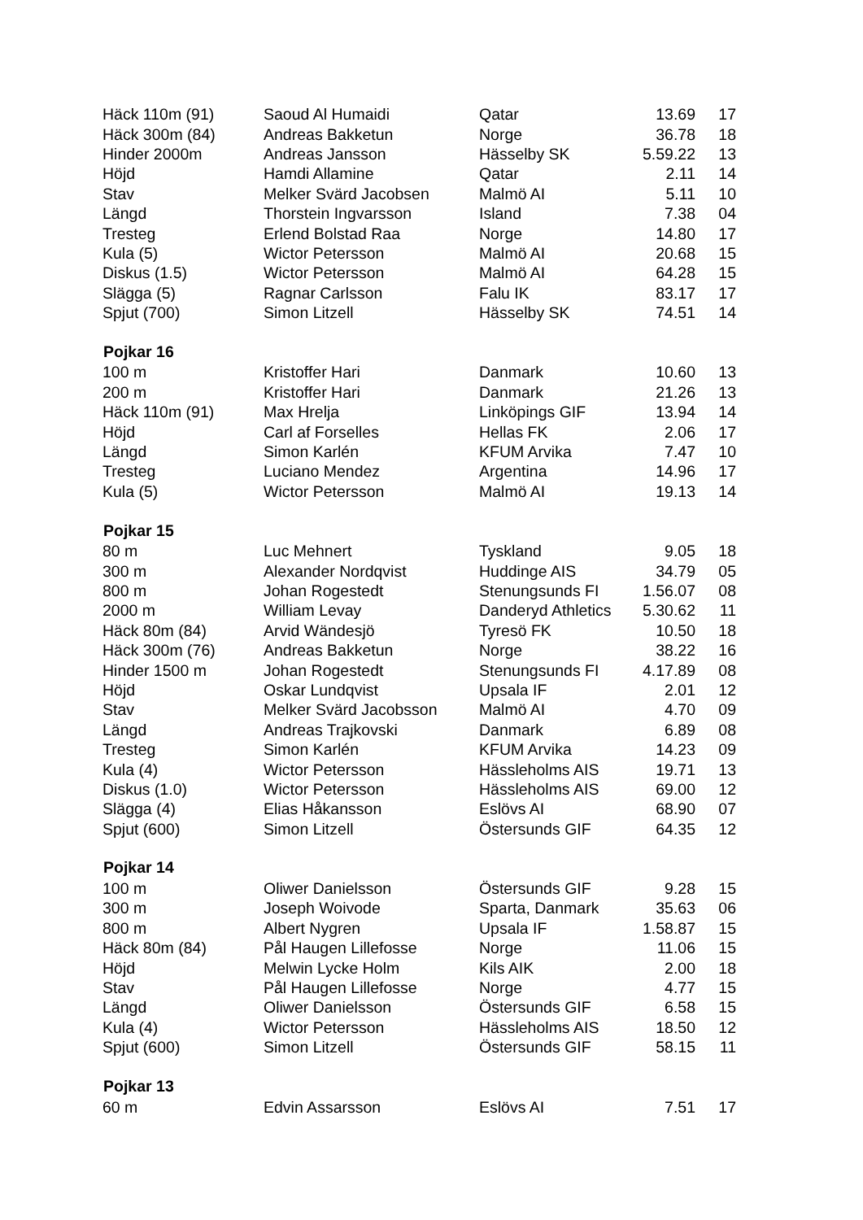| Häck 110m (91) | Saoud Al Humaidi | Qatar | 13.69 | 17 |
| Häck 300m (84) | Andreas Bakketun | Norge | 36.78 | 18 |
| Hinder 2000m | Andreas Jansson | Hässelby SK | 5.59.22 | 13 |
| Höjd | Hamdi Allamine | Qatar | 2.11 | 14 |
| Stav | Melker Svärd Jacobsen | Malmö AI | 5.11 | 10 |
| Längd | Thorstein Ingvarsson | Island | 7.38 | 04 |
| Tresteg | Erlend Bolstad Raa | Norge | 14.80 | 17 |
| Kula (5) | Wictor Petersson | Malmö AI | 20.68 | 15 |
| Diskus (1.5) | Wictor Petersson | Malmö AI | 64.28 | 15 |
| Slägga (5) | Ragnar Carlsson | Falu IK | 83.17 | 17 |
| Spjut (700) | Simon Litzell | Hässelby SK | 74.51 | 14 |
| Pojkar 16 | | | | |
| 100 m | Kristoffer Hari | Danmark | 10.60 | 13 |
| 200 m | Kristoffer Hari | Danmark | 21.26 | 13 |
| Häck 110m (91) | Max Hrelja | Linköpings GIF | 13.94 | 14 |
| Höjd | Carl af Forselles | Hellas FK | 2.06 | 17 |
| Längd | Simon Karlén | KFUM Arvika | 7.47 | 10 |
| Tresteg | Luciano Mendez | Argentina | 14.96 | 17 |
| Kula (5) | Wictor Petersson | Malmö AI | 19.13 | 14 |
| Pojkar 15 | | | | |
| 80 m | Luc Mehnert | Tyskland | 9.05 | 18 |
| 300 m | Alexander Nordqvist | Huddinge AIS | 34.79 | 05 |
| 800 m | Johan Rogestedt | Stenungsunds FI | 1.56.07 | 08 |
| 2000 m | William Levay | Danderyd Athletics | 5.30.62 | 11 |
| Häck 80m (84) | Arvid Wändesjö | Tyresö FK | 10.50 | 18 |
| Häck 300m (76) | Andreas Bakketun | Norge | 38.22 | 16 |
| Hinder 1500 m | Johan Rogestedt | Stenungsunds FI | 4.17.89 | 08 |
| Höjd | Oskar Lundqvist | Upsala IF | 2.01 | 12 |
| Stav | Melker Svärd Jacobsson | Malmö AI | 4.70 | 09 |
| Längd | Andreas Trajkovski | Danmark | 6.89 | 08 |
| Tresteg | Simon Karlén | KFUM Arvika | 14.23 | 09 |
| Kula (4) | Wictor Petersson | Hässleholms AIS | 19.71 | 13 |
| Diskus (1.0) | Wictor Petersson | Hässleholms AIS | 69.00 | 12 |
| Slägga (4) | Elias Håkansson | Eslövs AI | 68.90 | 07 |
| Spjut (600) | Simon Litzell | Östersunds GIF | 64.35 | 12 |
| Pojkar 14 | | | | |
| 100 m | Oliwer Danielsson | Östersunds GIF | 9.28 | 15 |
| 300 m | Joseph Woivode | Sparta, Danmark | 35.63 | 06 |
| 800 m | Albert Nygren | Upsala IF | 1.58.87 | 15 |
| Häck 80m (84) | Pål Haugen Lillefosse | Norge | 11.06 | 15 |
| Höjd | Melwin Lycke Holm | Kils AIK | 2.00 | 18 |
| Stav | Pål Haugen Lillefosse | Norge | 4.77 | 15 |
| Längd | Oliwer Danielsson | Östersunds GIF | 6.58 | 15 |
| Kula (4) | Wictor Petersson | Hässleholms AIS | 18.50 | 12 |
| Spjut (600) | Simon Litzell | Östersunds GIF | 58.15 | 11 |
| Pojkar 13 | | | | |
| 60 m | Edvin Assarsson | Eslövs AI | 7.51 | 17 |